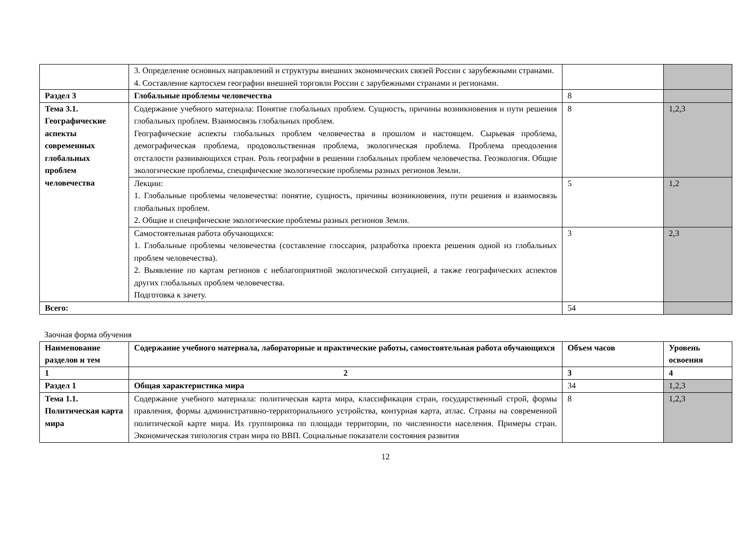| | 3. Определение основных направлений и структуры внешних экономических связей России с зарубежными странами. 4. Составление картосхем географии внешней торговли России с зарубежными странами и регионами. | | |
| Раздел 3 | Глобальные проблемы человечества | 8 | |
| Тема 3.1. Географические аспекты современных глобальных проблем человечества | Содержание учебного материала: Понятие глобальных проблем. Сущность, причины возникновения и пути решения глобальных проблем. Взаимосвязь глобальных проблем. Географические аспекты глобальных проблем человечества в прошлом и настоящем. Сырьевая проблема, демографическая проблема, продовольственная проблема, экологическая проблема. Проблема преодоления отсталости развивающихся стран. Роль географии в решении глобальных проблем человечества. Геоэкология. Общие экологические проблемы, специфические экологические проблемы разных регионов Земли. | 8 | 1,2,3 |
| | Лекции: 1. Глобальные проблемы человечества: понятие, сущность, причины возникновения, пути решения и взаимосвязь глобальных проблем. 2. Общие и специфические экологические проблемы разных регионов Земли. | 5 | 1,2 |
| | Самостоятельная работа обучающихся: 1. Глобальные проблемы человечества (составление глоссария, разработка проекта решения одной из глобальных проблем человечества). 2. Выявление по картам регионов с неблагоприятной экологической ситуацией, а также географических аспектов других глобальных проблем человечества. Подготовка к зачету. | 3 | 2,3 |
| Всего: | | 54 | |
Заочная форма обучения
| Наименование разделов и тем | Содержание учебного материала, лабораторные и практические работы, самостоятельная работа обучающихся | Объем часов | Уровень освоения |
| --- | --- | --- | --- |
| 1 | 2 | 3 | 4 |
| Раздел 1 | Общая характеристика мира | 34 | 1,2,3 |
| Тема 1.1. Политическая карта мира | Содержание учебного материала: политическая карта мира, классификация стран, государственный строй, формы правления, формы административно-территориального устройства, контурная карта, атлас. Страны на современной политической карте мира. Их группировка по площади территории, по численности населения. Примеры стран. Экономическая типология стран мира по ВВП. Социальные показатели состояния развития | 8 | 1,2,3 |
12